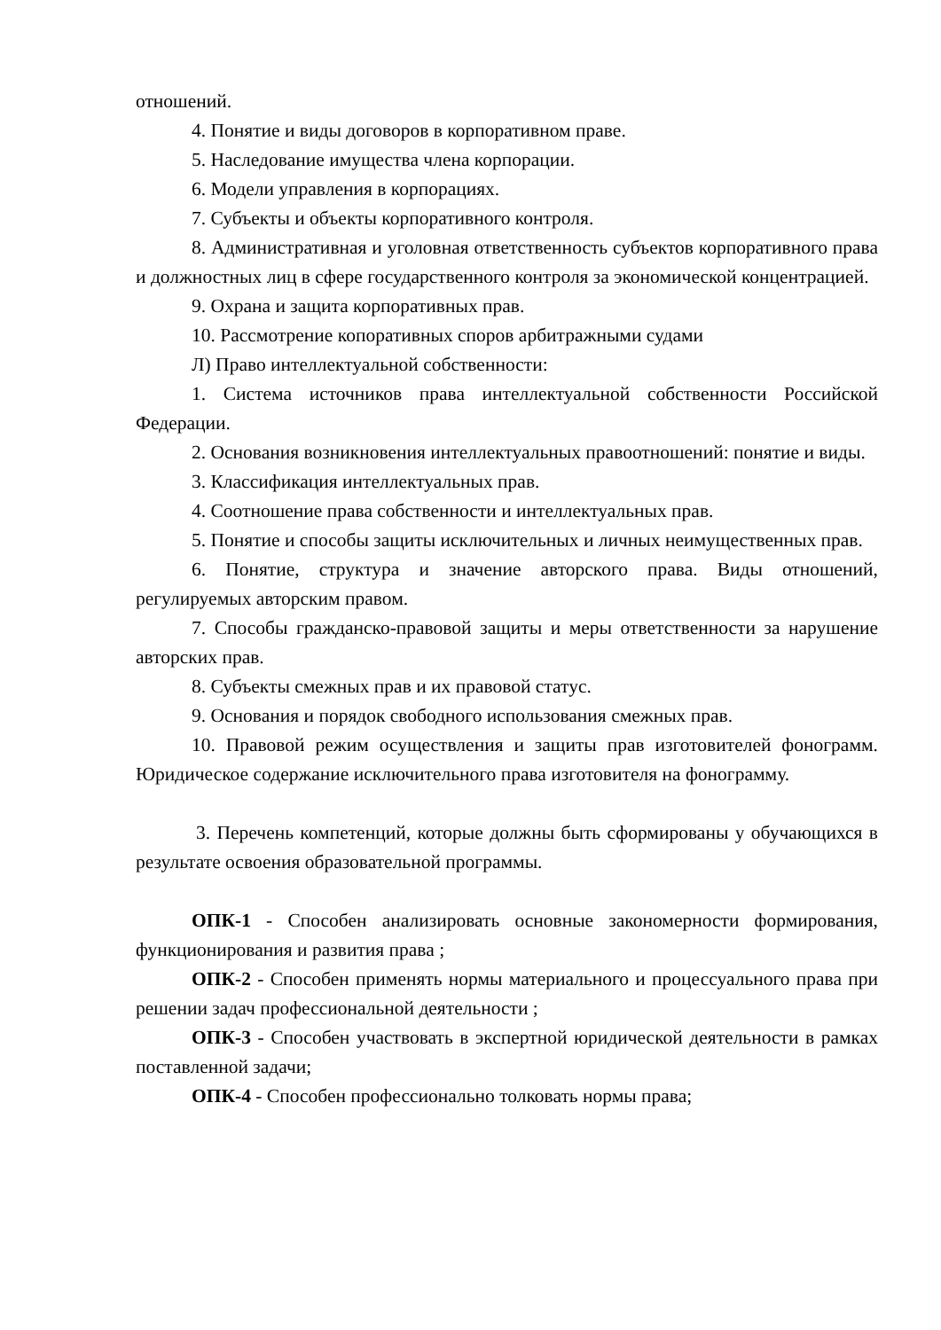отношений.
4. Понятие и виды договоров в корпоративном праве.
5. Наследование имущества члена корпорации.
6. Модели управления в корпорациях.
7. Субъекты и объекты корпоративного контроля.
8. Административная и уголовная ответственность субъектов корпоративного права и должностных лиц в сфере государственного контроля за экономической концентрацией.
9. Охрана и защита корпоративных прав.
10. Рассмотрение копоративных споров арбитражными судами
Л) Право интеллектуальной собственности:
1. Система источников права интеллектуальной собственности Российской Федерации.
2. Основания возникновения интеллектуальных правоотношений: понятие и виды.
3. Классификация интеллектуальных прав.
4. Соотношение права собственности и интеллектуальных прав.
5. Понятие и способы защиты исключительных и личных неимущественных прав.
6. Понятие, структура и значение авторского права. Виды отношений, регулируемых авторским правом.
7. Способы гражданско-правовой защиты и меры ответственности за нарушение авторских прав.
8. Субъекты смежных прав и их правовой статус.
9. Основания и порядок свободного использования смежных прав.
10. Правовой режим осуществления и защиты прав изготовителей фонограмм. Юридическое содержание исключительного права изготовителя на фонограмму.
3. Перечень компетенций, которые должны быть сформированы у обучающихся в результате освоения образовательной программы.
ОПК-1 - Способен анализировать основные закономерности формирования, функционирования и развития права ;
ОПК-2 - Способен применять нормы материального и процессуального права при решении задач профессиональной деятельности ;
ОПК-3 - Способен участвовать в экспертной юридической деятельности в рамках поставленной задачи;
ОПК-4 - Способен профессионально толковать нормы права;